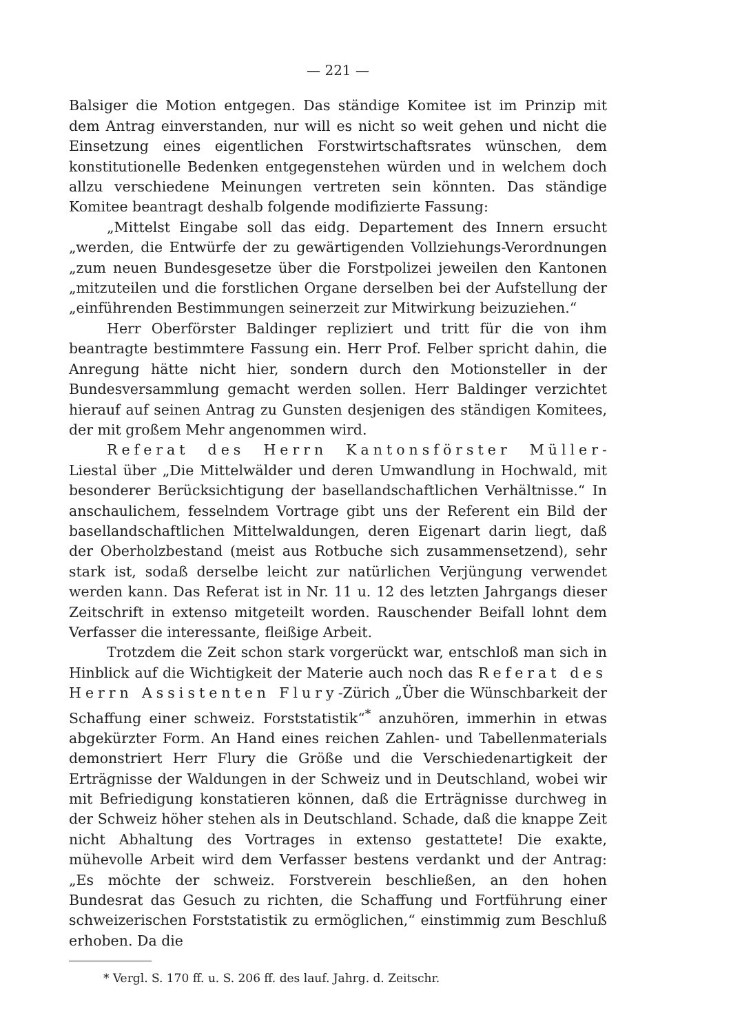— 221 —
Balsiger die Motion entgegen. Das ständige Komitee ist im Prinzip mit dem Antrag einverstanden, nur will es nicht so weit gehen und nicht die Einsetzung eines eigentlichen Forstwirtschaftsrates wünschen, dem konstitutionelle Bedenken entgegenstehen würden und in welchem doch allzu verschiedene Meinungen vertreten sein könnten. Das ständige Komitee beantragt deshalb folgende modifizierte Fassung:
„Mittelst Eingabe soll das eidg. Departement des Innern ersucht „werden, die Entwürfe der zu gewärtigenden Vollziehungs-Verordnungen „zum neuen Bundesgesetze über die Forstpolizei jeweilen den Kantonen „mitzuteilen und die forstlichen Organe derselben bei der Aufstellung der „einführenden Bestimmungen seinerzeit zur Mitwirkung beizuziehen.“
Herr Oberförster Baldinger repliziert und tritt für die von ihm beantragte bestimmtere Fassung ein. Herr Prof. Felber spricht dahin, die Anregung hätte nicht hier, sondern durch den Motionsteller in der Bundesversammlung gemacht werden sollen. Herr Baldinger verzichtet hierauf auf seinen Antrag zu Gunsten desjenigen des ständigen Komitees, der mit großem Mehr angenommen wird.
Referat des Herrn Kantonsförster Müller-Liestal über „Die Mittelwälder und deren Umwandlung in Hochwald, mit besonderer Berücksichtigung der basellandschaftlichen Verhältnisse.“ In anschaulichem, fesselndem Vortrage gibt uns der Referent ein Bild der basellandschaftlichen Mittelwaldungen, deren Eigenart darin liegt, daß der Oberholzbestand (meist aus Rotbuche sich zusammensetzend), sehr stark ist, sodaß derselbe leicht zur natürlichen Verjüngung verwendet werden kann. Das Referat ist in Nr. 11 u. 12 des letzten Jahrgangs dieser Zeitschrift in extenso mitgeteilt worden. Rauschender Beifall lohnt dem Verfasser die interessante, fleißige Arbeit.
Trotzdem die Zeit schon stark vorgerückt war, entschloß man sich in Hinblick auf die Wichtigkeit der Materie auch noch das Referat des Herrn Assistenten Flury-Zürich „Über die Wünschbarkeit der Schaffung einer schweiz. Forststatistik“<sup>*</sup> anzuhören, immerhin in etwas abgekürzter Form. An Hand eines reichen Zahlen- und Tabellenmaterials demonstriert Herr Flury die Größe und die Verschiedenartigkeit der Erträgnisse der Waldungen in der Schweiz und in Deutschland, wobei wir mit Befriedigung konstatieren können, daß die Erträgnisse durchweg in der Schweiz höher stehen als in Deutschland. Schade, daß die knappe Zeit nicht Abhaltung des Vortrages in extenso gestattete! Die exakte, mühevolle Arbeit wird dem Verfasser bestens verdankt und der Antrag: „Es möchte der schweiz. Forstverein beschließen, an den hohen Bundesrat das Gesuch zu richten, die Schaffung und Fortführung einer schweizerischen Forststatistik zu ermöglichen,“ einstimmig zum Beschluß erhoben. Da die
* Vergl. S. 170 ff. u. S. 206 ff. des lauf. Jahrg. d. Zeitschr.